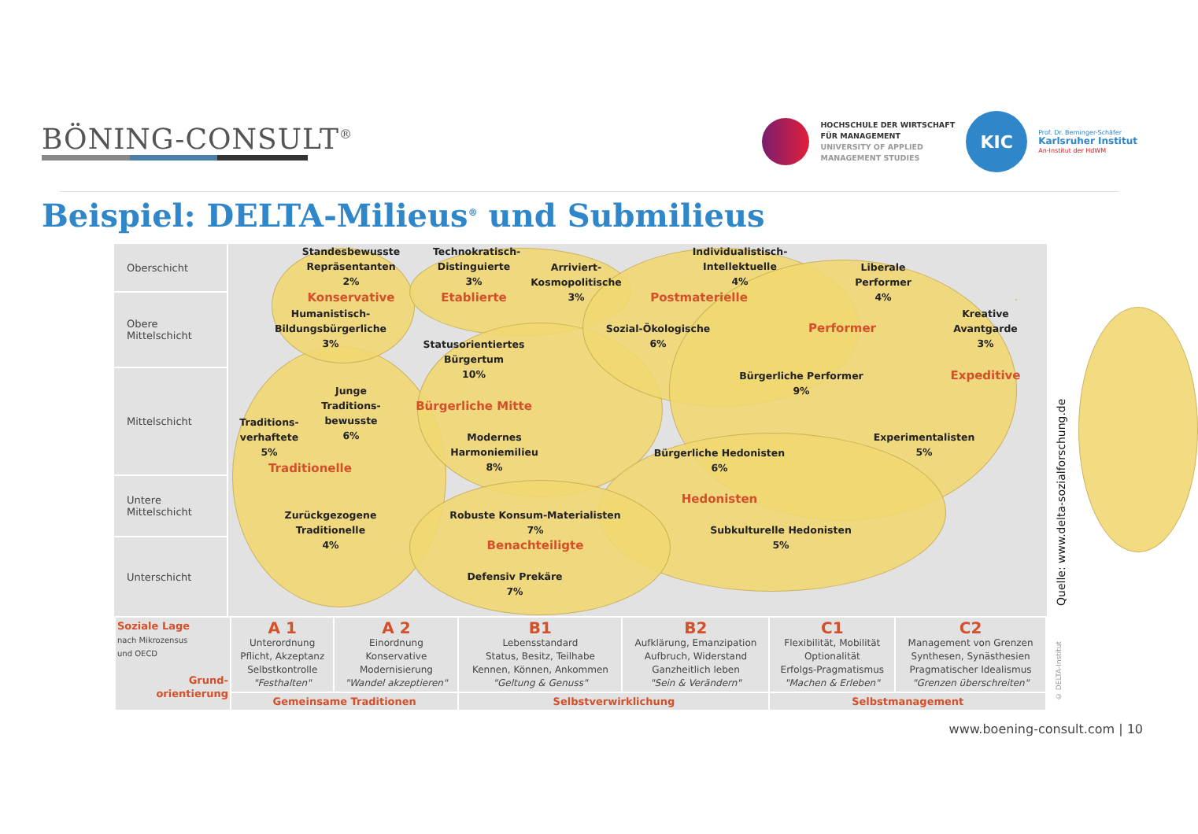BÖNING-CONSULT<sup>®</sup>
HOCHSCHULE DER WIRTSCHAFT
FÜR MANAGEMENT
UNIVERSITY OF APPLIED
MANAGEMENT STUDIES
KIC
Prof. Dr. Berninger-Schäfer
Karlsruher Institut
An-Institut der HdWM
Beispiel: DELTA-Milieus<sup>®</sup> und Submilieus
Oberschicht
Obere
Mittelschicht
Mittelschicht
Untere
Mittelschicht
Unterschicht
Standesbewusste
Repräsentanten
2%
Konservative
Humanistisch-
Bildungsbürgerliche
3%
Technokratisch-
Distinguierte
3%
Arriviert-
Kosmopolitische
3%
Etablierte
Individualistisch-
Intellektuelle
4%
Postmaterielle
Liberale
Performer
4%
Sozial-Ökologische
6%
Performer
Kreative
Avantgarde
3%
Statusorientiertes
Bürgertum
10%
Expeditive
Bürgerliche Performer
9%
Junge
Traditions-
bewusste
6%
Bürgerliche Mitte
Traditions-
verhaftete
5%
Experimentalisten
5%
Modernes
Harmoniemilieu
8%
Bürgerliche Hedonisten
6%
Traditionelle
Hedonisten
Robuste Konsum-Materialisten
7%
Zurückgezogene
Traditionelle
4%
Subkulturelle Hedonisten
5%
Benachteiligte
Defensiv Prekäre
7%
| Soziale Lage nach Mikrozensus und OECD Grund- orientierung | A 1 Unterordnung Pflicht, Akzeptanz Selbstkontrolle "Festhalten" | A 2 Einordnung Konservative Modernisierung "Wandel akzeptieren" | B1 Lebensstandard Status, Besitz, Teilhabe Kennen, Können, Ankommen "Geltung & Genuss" | B2 Aufklärung, Emanzipation Aufbruch, Widerstand Ganzheitlich leben "Sein & Verändern" | C1 Flexibilität, Mobilität Optionalität Erfolgs-Pragmatismus "Machen & Erleben" | C2 Management von Grenzen Synthesen, Synästhesien Pragmatischer Idealismus "Grenzen überschreiten" |
| | Gemeinsame Traditionen | | Selbstverwirklichung | | Selbstmanagement | |
Quelle: www.delta-sozialforschung.de
© DELTA-Institut
www.boening-consult.com | 10